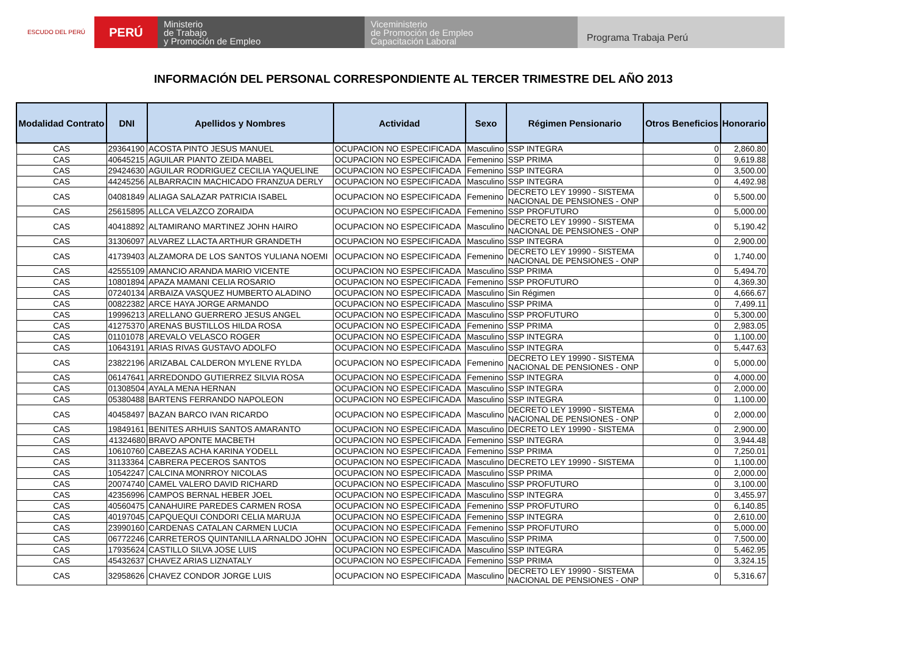ESCUDO DEL PERÚ
PERÚ
Ministerio
de Trabajo
y Promoción de Empleo
Viceministerio
de Promoción de Empleo
Capacitación Laboral
Programa Trabaja Perú
INFORMACIÓN DEL PERSONAL CORRESPONDIENTE AL TERCER TRIMESTRE DEL AÑO 2013
| Modalidad Contrato | DNI | Apellidos y Nombres | Actividad | Sexo | Régimen Pensionario | Otros Beneficios | Honorario |
| --- | --- | --- | --- | --- | --- | --- | --- |
| CAS | 29364190 | ACOSTA PINTO JESUS MANUEL | OCUPACION NO ESPECIFICADA | Masculino | SSP INTEGRA | 0 | 2,860.80 |
| CAS | 40645215 | AGUILAR PIANTO ZEIDA MABEL | OCUPACION NO ESPECIFICADA | Femenino | SSP PRIMA | 0 | 9,619.88 |
| CAS | 29424630 | AGUILAR RODRIGUEZ CECILIA YAQUELINE | OCUPACION NO ESPECIFICADA | Femenino | SSP INTEGRA | 0 | 3,500.00 |
| CAS | 44245256 | ALBARRACIN MACHICADO FRANZUA DERLY | OCUPACION NO ESPECIFICADA | Masculino | SSP INTEGRA | 0 | 4,492.98 |
| CAS | 04081849 | ALIAGA SALAZAR PATRICIA ISABEL | OCUPACION NO ESPECIFICADA | Femenino | DECRETO LEY 19990 - SISTEMA NACIONAL DE PENSIONES - ONP | 0 | 5,500.00 |
| CAS | 25615895 | ALLCA VELAZCO ZORAIDA | OCUPACION NO ESPECIFICADA | Femenino | SSP PROFUTURO | 0 | 5,000.00 |
| CAS | 40418892 | ALTAMIRANO MARTINEZ JOHN HAIRO | OCUPACION NO ESPECIFICADA | Masculino | DECRETO LEY 19990 - SISTEMA NACIONAL DE PENSIONES - ONP | 0 | 5,190.42 |
| CAS | 31306097 | ALVAREZ LLACTA ARTHUR GRANDETH | OCUPACION NO ESPECIFICADA | Masculino | SSP INTEGRA | 0 | 2,900.00 |
| CAS | 41739403 | ALZAMORA DE LOS SANTOS YULIANA NOEMI | OCUPACION NO ESPECIFICADA | Femenino | DECRETO LEY 19990 - SISTEMA NACIONAL DE PENSIONES - ONP | 0 | 1,740.00 |
| CAS | 42555109 | AMANCIO ARANDA MARIO VICENTE | OCUPACION NO ESPECIFICADA | Masculino | SSP PRIMA | 0 | 5,494.70 |
| CAS | 10801894 | APAZA MAMANI CELIA ROSARIO | OCUPACION NO ESPECIFICADA | Femenino | SSP PROFUTURO | 0 | 4,369.30 |
| CAS | 07240134 | ARBAIZA VASQUEZ HUMBERTO ALADINO | OCUPACION NO ESPECIFICADA | Masculino | Sin Régimen | 0 | 4,666.67 |
| CAS | 00822382 | ARCE HAYA JORGE ARMANDO | OCUPACION NO ESPECIFICADA | Masculino | SSP PRIMA | 0 | 7,499.11 |
| CAS | 19996213 | ARELLANO GUERRERO JESUS ANGEL | OCUPACION NO ESPECIFICADA | Masculino | SSP PROFUTURO | 0 | 5,300.00 |
| CAS | 41275370 | ARENAS BUSTILLOS HILDA ROSA | OCUPACION NO ESPECIFICADA | Femenino | SSP PRIMA | 0 | 2,983.05 |
| CAS | 01101078 | AREVALO VELASCO ROGER | OCUPACION NO ESPECIFICADA | Masculino | SSP INTEGRA | 0 | 1,100.00 |
| CAS | 10643191 | ARIAS RIVAS GUSTAVO ADOLFO | OCUPACION NO ESPECIFICADA | Masculino | SSP INTEGRA | 0 | 5,447.63 |
| CAS | 23822196 | ARIZABAL CALDERON MYLENE RYLDA | OCUPACION NO ESPECIFICADA | Femenino | DECRETO LEY 19990 - SISTEMA NACIONAL DE PENSIONES - ONP | 0 | 5,000.00 |
| CAS | 06147641 | ARREDONDO GUTIERREZ SILVIA ROSA | OCUPACION NO ESPECIFICADA | Femenino | SSP INTEGRA | 0 | 4,000.00 |
| CAS | 01308504 | AYALA MENA HERNAN | OCUPACION NO ESPECIFICADA | Masculino | SSP INTEGRA | 0 | 2,000.00 |
| CAS | 05380488 | BARTENS FERRANDO NAPOLEON | OCUPACION NO ESPECIFICADA | Masculino | SSP INTEGRA | 0 | 1,100.00 |
| CAS | 40458497 | BAZAN BARCO IVAN RICARDO | OCUPACION NO ESPECIFICADA | Masculino | DECRETO LEY 19990 - SISTEMA NACIONAL DE PENSIONES - ONP | 0 | 2,000.00 |
| CAS | 19849161 | BENITES ARHUIS SANTOS AMARANTO | OCUPACION NO ESPECIFICADA | Masculino | DECRETO LEY 19990 - SISTEMA | 0 | 2,900.00 |
| CAS | 41324680 | BRAVO APONTE MACBETH | OCUPACION NO ESPECIFICADA | Femenino | SSP INTEGRA | 0 | 3,944.48 |
| CAS | 10610760 | CABEZAS ACHA KARINA YODELL | OCUPACION NO ESPECIFICADA | Femenino | SSP PRIMA | 0 | 7,250.01 |
| CAS | 31133364 | CABRERA PECEROS SANTOS | OCUPACION NO ESPECIFICADA | Masculino | DECRETO LEY 19990 - SISTEMA | 0 | 1,100.00 |
| CAS | 10542247 | CALCINA MONRROY NICOLAS | OCUPACION NO ESPECIFICADA | Masculino | SSP PRIMA | 0 | 2,000.00 |
| CAS | 20074740 | CAMEL VALERO DAVID RICHARD | OCUPACION NO ESPECIFICADA | Masculino | SSP PROFUTURO | 0 | 3,100.00 |
| CAS | 42356996 | CAMPOS BERNAL HEBER JOEL | OCUPACION NO ESPECIFICADA | Masculino | SSP INTEGRA | 0 | 3,455.97 |
| CAS | 40560475 | CANAHUIRE PAREDES CARMEN ROSA | OCUPACION NO ESPECIFICADA | Femenino | SSP PROFUTURO | 0 | 6,140.85 |
| CAS | 40197045 | CAPQUEQUI CONDORI CELIA MARUJA | OCUPACION NO ESPECIFICADA | Femenino | SSP INTEGRA | 0 | 2,610.00 |
| CAS | 23990160 | CARDENAS CATALAN CARMEN LUCIA | OCUPACION NO ESPECIFICADA | Femenino | SSP PROFUTURO | 0 | 5,000.00 |
| CAS | 06772246 | CARRETEROS QUINTANILLA ARNALDO JOHN | OCUPACION NO ESPECIFICADA | Masculino | SSP PRIMA | 0 | 7,500.00 |
| CAS | 17935624 | CASTILLO SILVA JOSE LUIS | OCUPACION NO ESPECIFICADA | Masculino | SSP INTEGRA | 0 | 5,462.95 |
| CAS | 45432637 | CHAVEZ ARIAS LIZNATALY | OCUPACION NO ESPECIFICADA | Femenino | SSP PRIMA | 0 | 3,324.15 |
| CAS | 32958626 | CHAVEZ CONDOR JORGE LUIS | OCUPACION NO ESPECIFICADA | Masculino | DECRETO LEY 19990 - SISTEMA NACIONAL DE PENSIONES - ONP | 0 | 5,316.67 |